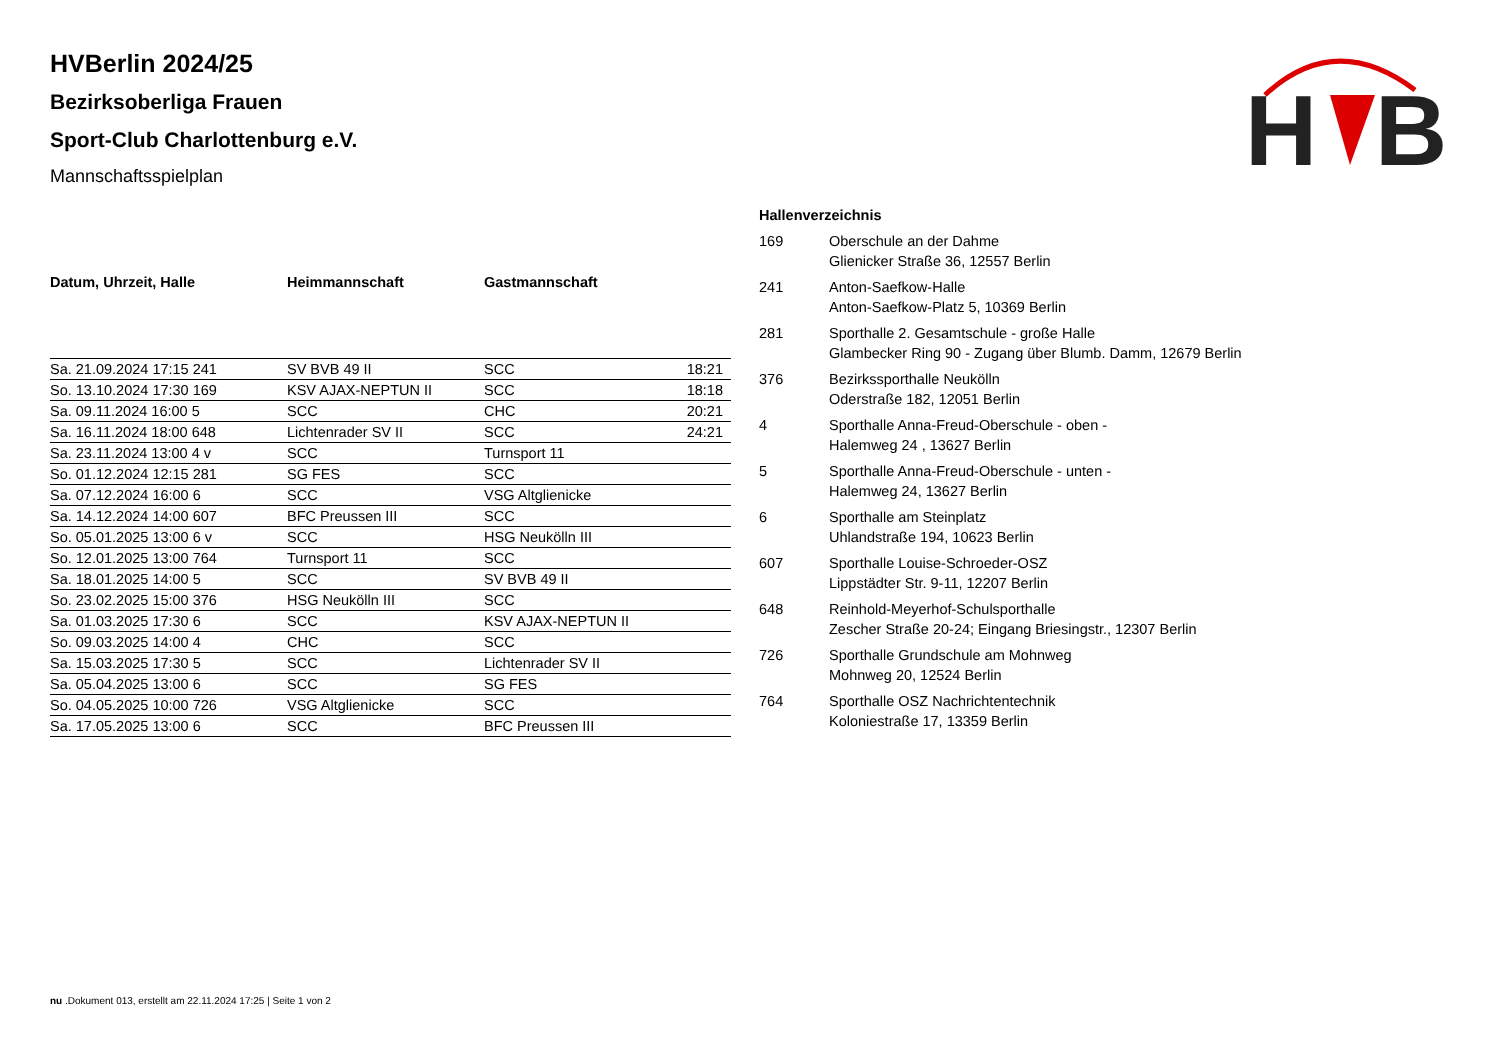H
B
HVBerlin 2024/25
Bezirksoberliga Frauen
Sport-Club Charlottenburg e.V.
Mannschaftsspielplan
| Datum, Uhrzeit, Halle | Heimmannschaft | Gastmannschaft | |
| --- | --- | --- | --- |
| Sa. 21.09.2024 17:15 241 | SV BVB 49 II | SCC | 18:21 |
| So. 13.10.2024 17:30 169 | KSV AJAX-NEPTUN II | SCC | 18:18 |
| Sa. 09.11.2024 16:00 5 | SCC | CHC | 20:21 |
| Sa. 16.11.2024 18:00 648 | Lichtenrader SV II | SCC | 24:21 |
| Sa. 23.11.2024 13:00 4 v | SCC | Turnsport 11 | |
| So. 01.12.2024 12:15 281 | SG FES | SCC | |
| Sa. 07.12.2024 16:00 6 | SCC | VSG Altglienicke | |
| Sa. 14.12.2024 14:00 607 | BFC Preussen III | SCC | |
| So. 05.01.2025 13:00 6 v | SCC | HSG Neukölln III | |
| So. 12.01.2025 13:00 764 | Turnsport 11 | SCC | |
| Sa. 18.01.2025 14:00 5 | SCC | SV BVB 49 II | |
| So. 23.02.2025 15:00 376 | HSG Neukölln III | SCC | |
| Sa. 01.03.2025 17:30 6 | SCC | KSV AJAX-NEPTUN II | |
| So. 09.03.2025 14:00 4 | CHC | SCC | |
| Sa. 15.03.2025 17:30 5 | SCC | Lichtenrader SV II | |
| Sa. 05.04.2025 13:00 6 | SCC | SG FES | |
| So. 04.05.2025 10:00 726 | VSG Altglienicke | SCC | |
| Sa. 17.05.2025 13:00 6 | SCC | BFC Preussen III | |
| Hallenverzeichnis | |
| --- | --- |
| 169 | Oberschule an der Dahme Glienicker Straße 36, 12557 Berlin |
| 241 | Anton-Saefkow-Halle Anton-Saefkow-Platz 5, 10369 Berlin |
| 281 | Sporthalle 2. Gesamtschule - große Halle Glambecker Ring 90 - Zugang über Blumb. Damm, 12679 Berlin |
| 376 | Bezirkssporthalle Neukölln Oderstraße 182, 12051 Berlin |
| 4 | Sporthalle Anna-Freud-Oberschule - oben - Halemweg 24 , 13627 Berlin |
| 5 | Sporthalle Anna-Freud-Oberschule - unten - Halemweg 24, 13627 Berlin |
| 6 | Sporthalle am Steinplatz Uhlandstraße 194, 10623 Berlin |
| 607 | Sporthalle Louise-Schroeder-OSZ Lippstädter Str. 9-11, 12207 Berlin |
| 648 | Reinhold-Meyerhof-Schulsporthalle Zescher Straße 20-24; Eingang Briesingstr., 12307 Berlin |
| 726 | Sporthalle Grundschule am Mohnweg Mohnweg 20, 12524 Berlin |
| 764 | Sporthalle OSZ Nachrichtentechnik Koloniestraße 17, 13359 Berlin |
nu .Dokument 013, erstellt am 22.11.2024 17:25 | Seite 1 von 2